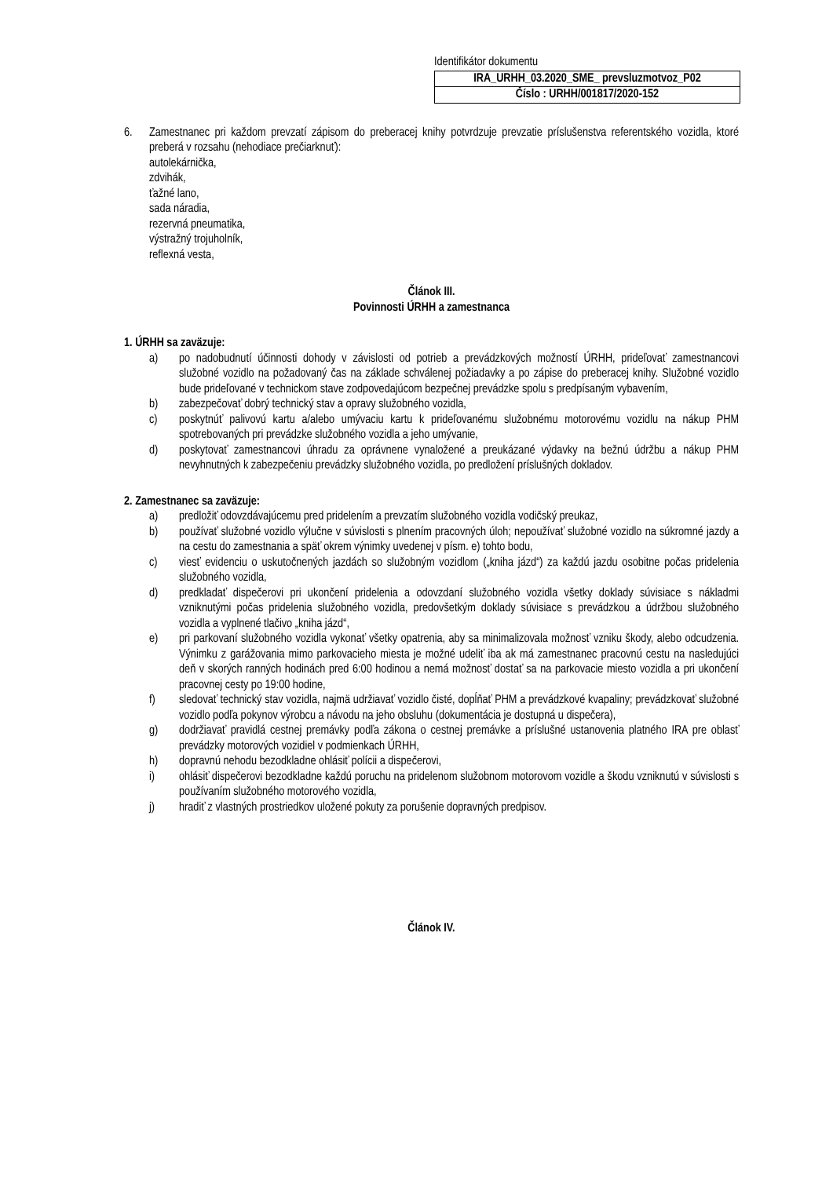Identifikátor dokumentu
| IRA_URHH_03.2020_SME_ prevsluzmotvoz_P02 |
| Číslo : URHH/001817/2020-152 |
6. Zamestnanec pri každom prevzatí zápisom do preberacej knihy potvrdzuje prevzatie príslušenstva referentského vozidla, ktoré preberá v rozsahu (nehodiace prečiarknuť):
autolekárnička,
zdvihák,
ťažné lano,
sada náradia,
rezervná pneumatika,
výstražný trojuholník,
reflexná vesta,
Článok III.
Povinnosti ÚRHH a zamestnanca
1. ÚRHH sa zaväzuje:
a) po nadobudnutí účinnosti dohody v závislosti od potrieb a prevádzkových možností ÚRHH, prideľovať zamestnancovi služobné vozidlo na požadovaný čas na základe schválenej požiadavky a po zápise do preberacej knihy. Služobné vozidlo bude prideľované v technickom stave zodpovedajúcom bezpečnej prevádzke spolu s predpísaným vybavením,
b) zabezpečovať dobrý technický stav a opravy služobného vozidla,
c) poskytnúť palivovú kartu a/alebo umývaciu kartu k prideľovanému služobnému motorovému vozidlu na nákup PHM spotrebovaných pri prevádzke služobného vozidla a jeho umývanie,
d) poskytovať zamestnancovi úhradu za oprávnene vynaložené a preukázané výdavky na bežnú údržbu a nákup PHM nevyhnutných k zabezpečeniu prevádzky služobného vozidla, po predložení príslušných dokladov.
2. Zamestnanec sa zaväzuje:
a) predložiť odovzdávajúcemu pred pridelením a prevzatím služobného vozidla vodičský preukaz,
b) používať služobné vozidlo výlučne v súvislosti s plnením pracovných úloh; nepoužívať služobné vozidlo na súkromné jazdy a na cestu do zamestnania a späť okrem výnimky uvedenej v písm. e) tohto bodu,
c) viesť evidenciu o uskutočnených jazdách so služobným vozidlom („kniha jázd“) za každú jazdu osobitne počas pridelenia služobného vozidla,
d) predkladať dispečerovi pri ukončení pridelenia a odovzdaní služobného vozidla všetky doklady súvisiace s nákladmi vzniknutými počas pridelenia služobného vozidla, predovšetkým doklady súvisiace s prevádzkou a údržbou služobného vozidla a vyplnené tlačivo „kniha jázd“,
e) pri parkovaní služobného vozidla vykonať všetky opatrenia, aby sa minimalizovala možnosť vzniku škody, alebo odcudzenia. Výnimku z garážovania mimo parkovacieho miesta je možné udeliť iba ak má zamestnanec pracovnú cestu na nasledujúci deň v skorých ranných hodinách pred 6:00 hodinou a nemá možnosť dostať sa na parkovacie miesto vozidla a pri ukončení pracovnej cesty po 19:00 hodine,
f) sledovať technický stav vozidla, najmä udržiavať vozidlo čisté, dopĺňať PHM a prevádzkové kvapaliny; prevádzkovať služobné vozidlo podľa pokynov výrobcu a návodu na jeho obsluhu (dokumentácia je dostupná u dispečera),
g) dodržiavať pravidlá cestnej premávky podľa zákona o cestnej premávke a príslušné ustanovenia platného IRA pre oblasť prevádzky motorových vozidiel v podmienkach ÚRHH,
h) dopravnú nehodu bezodkladne ohlásiť polícii a dispečerovi,
i) ohlásiť dispečerovi bezodkladne každú poruchu na pridelenom služobnom motorovom vozidle a škodu vzniknutú v súvislosti s používaním služobného motorového vozidla,
j) hradiť z vlastných prostriedkov uložené pokuty za porušenie dopravných predpisov.
Článok IV.